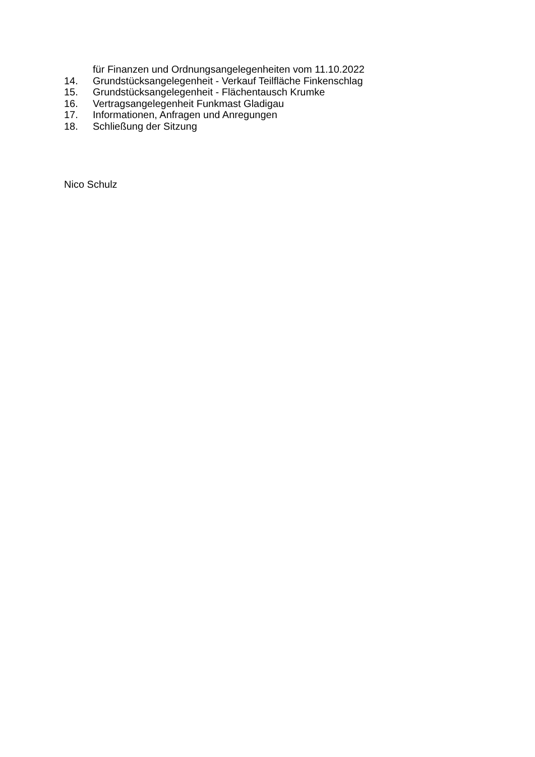für Finanzen und Ordnungsangelegenheiten vom 11.10.2022
14. Grundstücksangelegenheit - Verkauf Teilfläche Finkenschlag
15. Grundstücksangelegenheit - Flächentausch Krumke
16. Vertragsangelegenheit Funkmast Gladigau
17. Informationen, Anfragen und Anregungen
18. Schließung der Sitzung
Nico Schulz